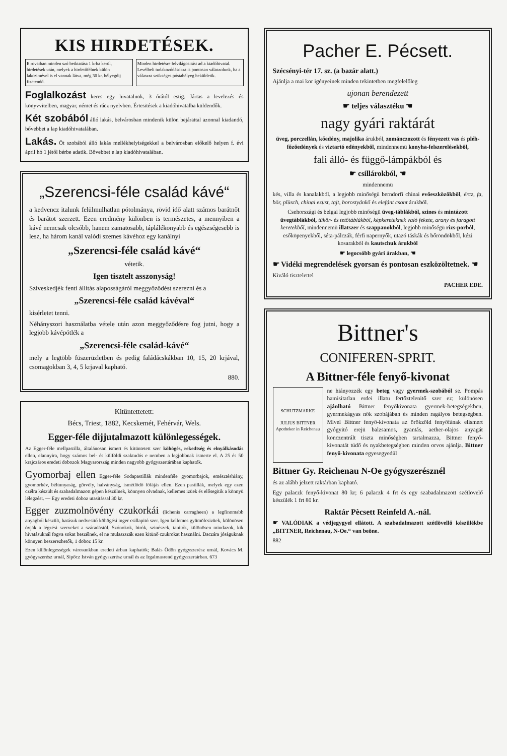KIS HIRDETÉSEK.
E rovatban minden szó beiktatása 1 krba kerül, hirdetések után, melyek a hirdetőfélnek külön lakczimével is el vannak látva, még 30 kr. bélyegdij fizetendő.
Minden hirdetésre felvilágositást ad a kiadóhivatal. Levélbeli tudakozódásokra is pontosan válaszolunk, ha a válaszra szükséges póstabélyeg beküldetik.
Foglalkozást keres egy hivatalnok, 3 órától estig. Jártas a levelezés és könyvvitelben, magyar, német és rácz nyelvben. Értesitések a kiadóhivatalba küldendők.
Két szobából álló lakás, belvárosban mindenik külön bejárattal azonnal kiadandó, bővebbet a lap kiadóhivatalában.
Lakás. Öt szobából álló lakás mellékhelyiségekkel a belvárosban előkelő helyen f. évi ápril hó 1 jétől bérbe adatik. Bővebbet e lap kiadóhivatalában.
„Szerencsi-féle család kávé“
a kedvencz italunk felülmulhatlan pótolmánya, rövid idő alatt számos barátnőt és barátot szerzett. Ezen eredmény különben is természetes, a mennyiben a kávé nemcsak olcsóbb, hanem zamatosabb, táplálékonyabb és egészségesebb is lesz, ha három kanál valódi szemes kávéhoz egy kanálnyi
„Szerencsi-féle család kávé“
vétetik.
Igen tisztelt asszonyság!
Sziveskedjék fenti állitás alaposságáról meggyőződést szerezni és a
„Szerencsi-féle család kávéval“
kisérletet tenni.
Néhányszori használatba vétele után azon meggyőződésre fog jutni, hogy a legjobb kávépótlék a
„Szerencsi-féle család-kávé“
mely a legtöbb füszerüzletben és pedig faládácskákban 10, 15, 20 krjával, csomagokban 3, 4, 5 krjaval kapható.
880.
Kitüntettetett:
Bécs, Triest, 1882, Kecskemét, Fehérvár, Wels.
Egger-féle dijjutalmazott különlegességek.
Az Egger-féle mellpastilla, általánosan ismert és kitüntetett szer köhögés, rekedtség és elnyálkásodás ellen, elannyira, hogy számos bel- és külföldi szaktudós e nemben a legjobbnak ismerte el. A 25 és 50 krajczáros eredeti dobozok Magyarország minden nagyobb gyógyszertárában kaphatók.
Gyomorbaj ellen Egger-féle Sodapastillák mindenféle gyomorbajok, emésztéshiány, gyomorhév, béltunyaság, görvély, halványság, ismétlődő főfájás ellen. Ezen pastillák, melyek egy ezen czélra készült és szabadalmazott gépen készülnek, könnyen olvadnak, kellemes izüek és elősegitik a könnyü lélegzést. — Egy eredeti doboz utasitással 30 kr.
Egger zuzmolnövény czukorkái (lichenis carragheen) a legfinomabb anyagból készült, hatásuk nedvesitő köhögési inger csillapitó szer. Igen kellemes gyümölcsizüek, különösen óvják a légzési szerveket a száradástól. Szónokok, birók, szinészek, tanitók, különösen mindazok, kik hivatásuknál fogva sokat beszélnek, el ne mulaszszák ezen kitünő czukrokat használni. Daczára jóságuknak könnyen beszerezhetők, 1 doboz 15 kr.
Ezen különlegességek városunkban eredeti árban kaphatók; Balás Ödön gyógyszerész urnál, Kovács M. gyógyszerész urnál, Sipőcz István gyógyszerész urnál és az Irgalmasrend gyógyszertárban. 673
Pacher E. Pécsett.
Szécsényi-tér 17. sz. (a bazár alatt.)
Ajánlja a mai kor igényeinek minden tekintetben megfelelőleg
ujonan berendezett
☛ teljes választéku ☚
nagy gyári raktárát
üveg, porczellán, kőedény, majolika árukból, zománczozott és fényezett vas és pléh-főzőedények és viztartó edényekből, mindennemü konyha-felszerelésekből,
fali álló- és függő-lámpákból és
☛ csillárokból, ☚
mindennemü
kés, villa és kanalakból. a legjobb minőségü berndorfi chinai evőeszközökből, ércz, fa, bör, plüsch, chinai ezüst, tajt, borostyánkő és elefánt csont árukból.
Csehországi és belgai legjobb minőségü üveg-táblákból, szines és mintázott üvegtáblákból, tükör- és tetőtáblákból, képkereteknek való fekete, arany és faragott keretekből, mindennemü illatszer és szappanokból, legjobb minőségü rizs-porból, esőköpenyekből, séta-pálczák, férfi napernyők, utazó táskák és bőröndökből, kézi kosarakból és kautschuk árukból
☛ legocsóbb gyári árakban, ☚
☛ Vidéki megrendelések gyorsan és pontosan eszközöltetnek. ☚
Kiváló tisztelettel
PACHER EDE.
Bittner's
CONIFEREN-SPRIT.
A Bittner-féle fenyő-kivonat
SCHUTZMARKE
JULIUS BITTNER
Apotheker in Reichenau
ne hiányozzék egy beteg vagy gyermek-szobából se. Pompás hamisitatlan erdei illatu fertőztelenitő szer ez; különösen ajánlható Bittner fenyőkivonata gyermek-betegségekben, gyermekágyas nők szobájában és minden ragályos betegségben. Mivel Bittner fenyő-kivonata az örökzöld fenyőfának elismert gyógyitó erejü balzsamos, gyantás, aether-olajos anyagát konczentrált tiszta minőségben tartalmazza, Bittner fenyő-kivonatát tüdő és nyakbetegségben minden orvos ajánlja. Bittner fenyő-kivonata egyesegyedül
Bittner Gy. Reichenau N-Oe gyógyszerésznél
és az alább jelzett raktárban kapható.
Egy palaczk fenyő-kivonat 80 kr; 6 palaczk 4 frt és egy szabadalmazott szétlövelő készülék 1 frt 80 kr.
Raktár Pècsett Reinfeld A.-nál.
☛ VALÓDIAK a védjegygyel ellátott. A szabadalmazott szétlövellő készülékbe „BITTNER, Reichenau, N-Oe.“ van beöne.
882